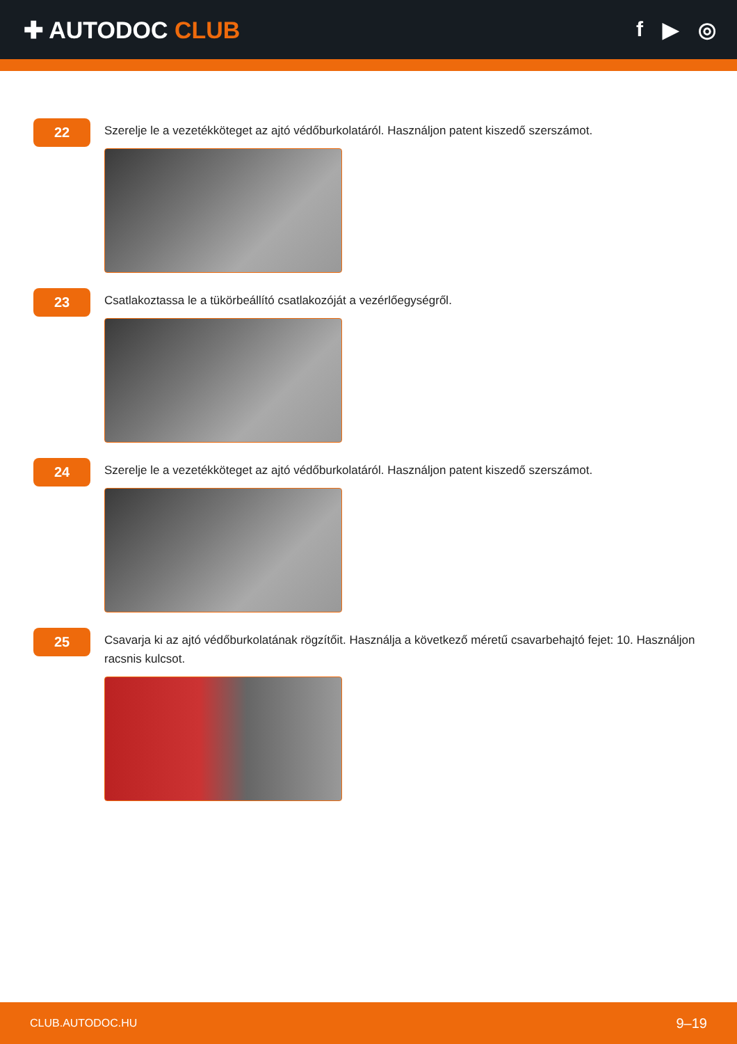✚ AUTODOC CLUB f ▶ ◎
22
Szerelje le a vezetékköteget az ajtó védőburkolatáról. Használjon patent kiszedő szerszámot.
23
Csatlakoztassa le a tükörbeállító csatlakozóját a vezérlőegységről.
24
Szerelje le a vezetékköteget az ajtó védőburkolatáról. Használjon patent kiszedő szerszámot.
25
Csavarja ki az ajtó védőburkolatának rögzítőit. Használja a következő méretű csavarbehajtó fejet: 10. Használjon racsnis kulcsot.
CLUB.AUTODOC.HU 9–19